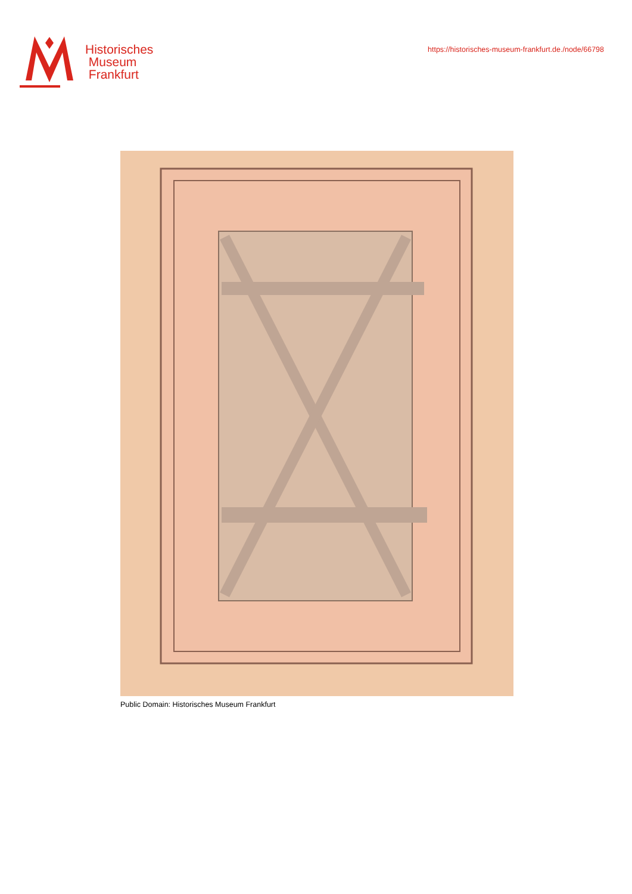Historisches
Museum
Frankfurt
https://historisches-museum-frankfurt.de./node/66798
Public Domain: Historisches Museum Frankfurt